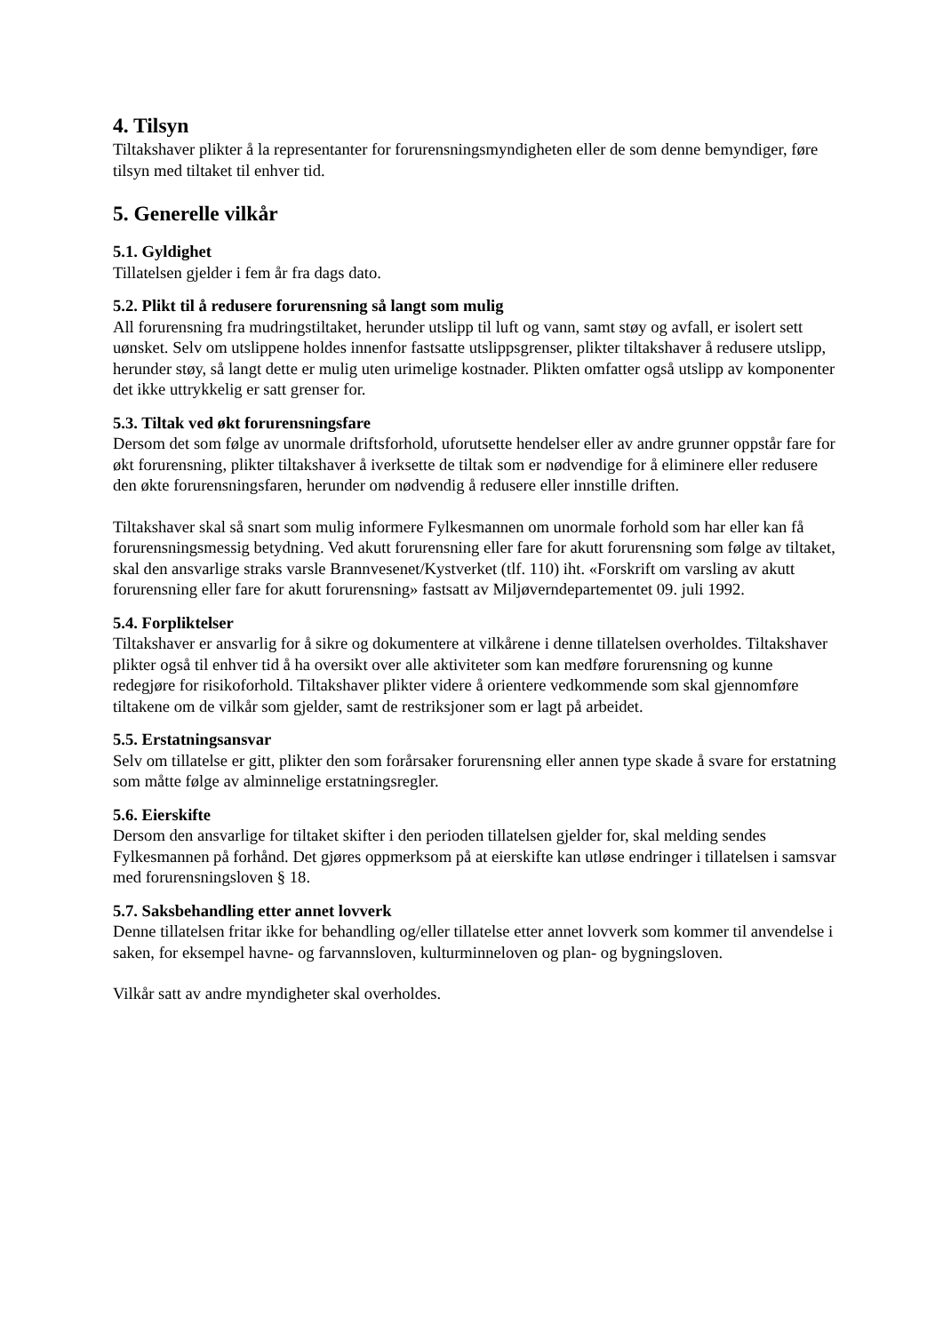4. Tilsyn
Tiltakshaver plikter å la representanter for forurensningsmyndigheten eller de som denne bemyndiger, føre tilsyn med tiltaket til enhver tid.
5. Generelle vilkår
5.1. Gyldighet
Tillatelsen gjelder i fem år fra dags dato.
5.2. Plikt til å redusere forurensning så langt som mulig
All forurensning fra mudringstiltaket, herunder utslipp til luft og vann, samt støy og avfall, er isolert sett uønsket. Selv om utslippene holdes innenfor fastsatte utslippsgrenser, plikter tiltakshaver å redusere utslipp, herunder støy, så langt dette er mulig uten urimelige kostnader. Plikten omfatter også utslipp av komponenter det ikke uttrykkelig er satt grenser for.
5.3. Tiltak ved økt forurensningsfare
Dersom det som følge av unormale driftsforhold, uforutsette hendelser eller av andre grunner oppstår fare for økt forurensning, plikter tiltakshaver å iverksette de tiltak som er nødvendige for å eliminere eller redusere den økte forurensningsfaren, herunder om nødvendig å redusere eller innstille driften.
Tiltakshaver skal så snart som mulig informere Fylkesmannen om unormale forhold som har eller kan få forurensningsmessig betydning. Ved akutt forurensning eller fare for akutt forurensning som følge av tiltaket, skal den ansvarlige straks varsle Brannvesenet/Kystverket (tlf. 110) iht. «Forskrift om varsling av akutt forurensning eller fare for akutt forurensning» fastsatt av Miljøverndepartementet 09. juli 1992.
5.4. Forpliktelser
Tiltakshaver er ansvarlig for å sikre og dokumentere at vilkårene i denne tillatelsen overholdes. Tiltakshaver plikter også til enhver tid å ha oversikt over alle aktiviteter som kan medføre forurensning og kunne redegjøre for risikoforhold. Tiltakshaver plikter videre å orientere vedkommende som skal gjennomføre tiltakene om de vilkår som gjelder, samt de restriksjoner som er lagt på arbeidet.
5.5. Erstatningsansvar
Selv om tillatelse er gitt, plikter den som forårsaker forurensning eller annen type skade å svare for erstatning som måtte følge av alminnelige erstatningsregler.
5.6. Eierskifte
Dersom den ansvarlige for tiltaket skifter i den perioden tillatelsen gjelder for, skal melding sendes Fylkesmannen på forhånd. Det gjøres oppmerksom på at eierskifte kan utløse endringer i tillatelsen i samsvar med forurensningsloven § 18.
5.7. Saksbehandling etter annet lovverk
Denne tillatelsen fritar ikke for behandling og/eller tillatelse etter annet lovverk som kommer til anvendelse i saken, for eksempel havne- og farvannsloven, kulturminneloven og plan- og bygningsloven.
Vilkår satt av andre myndigheter skal overholdes.